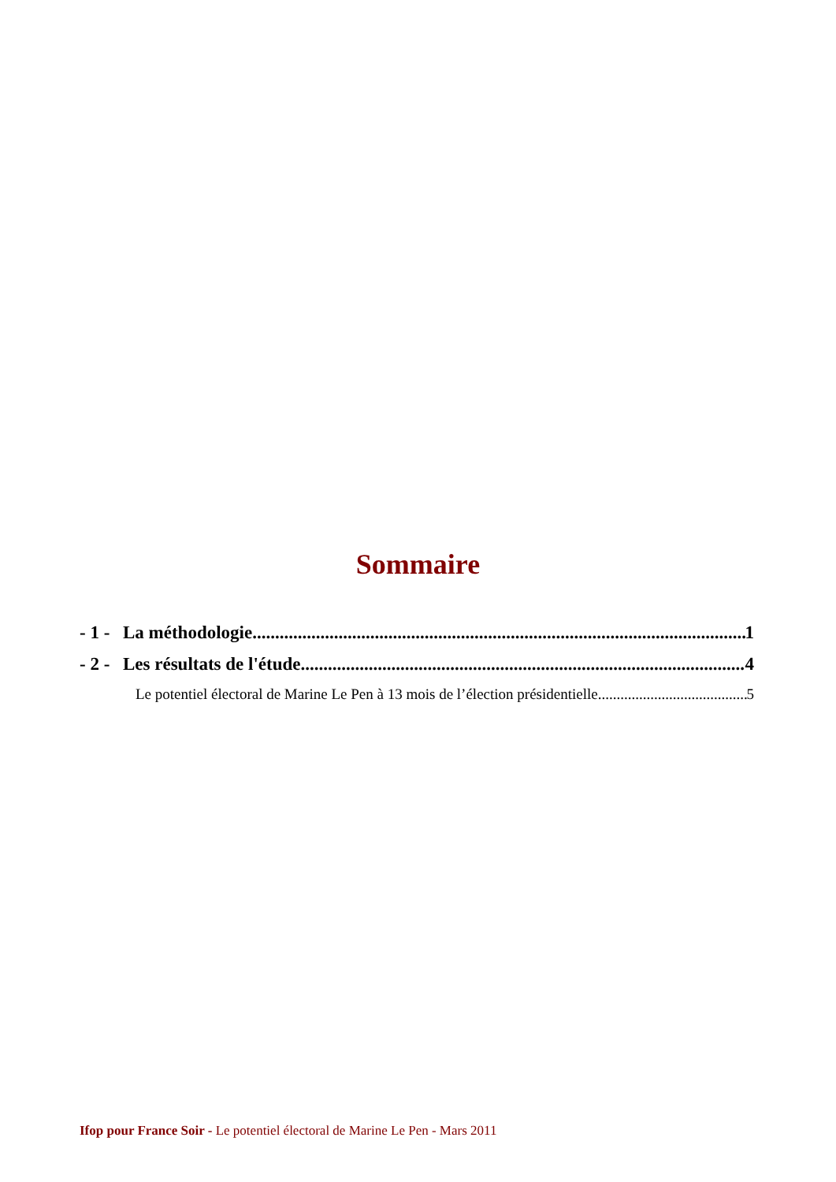Sommaire
- 1 - La méthodologie 1
- 2 - Les résultats de l'étude 4
Le potentiel électoral de Marine Le Pen à 13 mois de l’élection présidentielle 5
Ifop pour France Soir - Le potentiel électoral de Marine Le Pen - Mars 2011